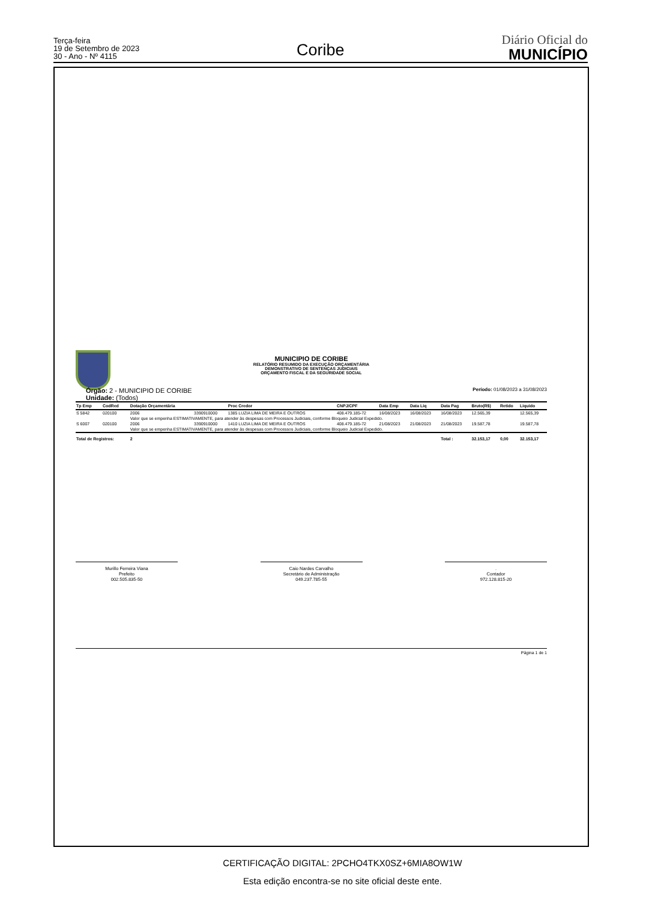Terça-feira
19 de Setembro de 2023
30 - Ano - Nº 4115
Coribe
Diário Oficial do
MUNICÍPIO
MUNICIPIO DE CORIBE
RELATÓRIO RESUMIDO DA EXECUÇÃO ORÇAMENTÁRIA
DEMONSTRATIVO DE SENTENÇAS JUDICIAIS
ORÇAMENTO FISCAL E DA SEGURIDADE SOCIAL
Órgão: 2 - MUNICIPIO DE CORIBE
Unidade: (Todos)
Período: 01/08/2023 a 31/08/2023
| Tp Emp | CodRed | Dotação Orçamentária | | Proc Credor | CNPJ/CPF | Data Emp | Data Liq | Data Pag | Bruto(R$) | Retido | Liquido |
| --- | --- | --- | --- | --- | --- | --- | --- | --- | --- | --- | --- |
| S 5842 | 020100 | 2006 | 3390910000 | 1385 LUZIA LIMA DE MEIRA E OUTROS | 408.479.185-72 | 16/08/2023 | 16/08/2023 | 16/08/2023 | 12.565,39 | | 12.565,39 |
| | | Valor que se empenha ESTIMATIVAMENTE, para atender às despesas com Processos Judiciais, conforme Bloqueio Judicial Expedido. | | | | | | | | | |
| S 6007 | 020100 | 2006 | 3390910000 | 1410 LUZIA LIMA DE MEIRA E OUTROS | 408.479.185-72 | 21/08/2023 | 21/08/2023 | 21/08/2023 | 19.587,78 | | 19.587,78 |
| | | Valor que se empenha ESTIMATIVAMENTE, para atender às despesas com Processos Judiciais, conforme Bloqueio Judicial Expedido. | | | | | | | | | |
| Total de Registros: | | 2 | | | | | | Total : | 32.153,17 | 0,00 | 32.153,17 |
Murillo Ferreira Viana
Prefeito
002.505.835-50
Caio Nardes Carvalho
Secretário de Administração
049.237.785-55
.
Contador
972.128.815-20
Página 1 de 1
CERTIFICAÇÃO DIGITAL: 2PCHO4TKX0SZ+6MIA8OW1W
Esta edição encontra-se no site oficial deste ente.